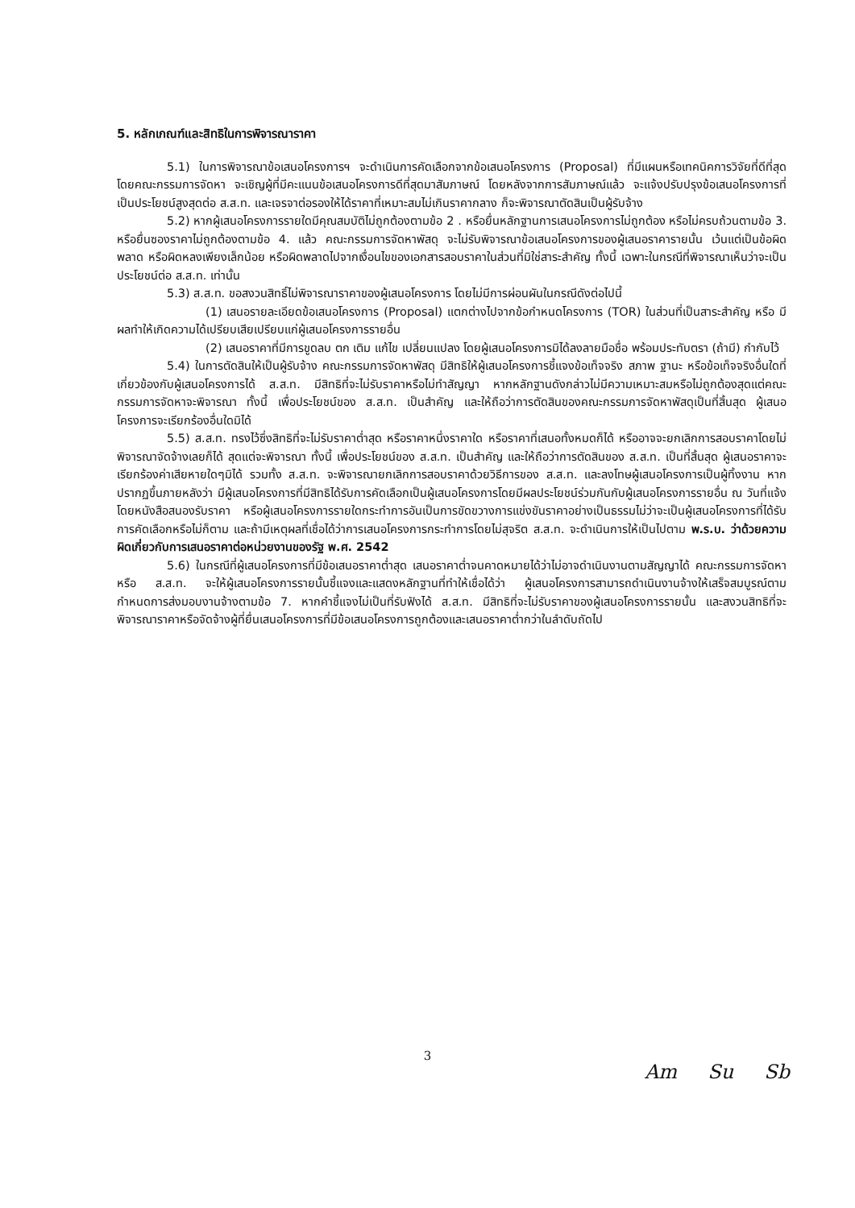5. หลักเกณฑ์และสิทธิในการพิจารณาราคา
5.1) ในการพิจารณาข้อเสนอโครงการฯ จะดำเนินการคัดเลือกจากข้อเสนอโครงการ (Proposal) ที่มีแผนหรือเทคนิคการวิจัยที่ดีที่สุด โดยคณะกรรมการจัดหา จะเชิญผู้ที่มีคะแนนข้อเสนอโครงการดีที่สุดมาสัมภาษณ์ โดยหลังจากการสัมภาษณ์แล้ว จะแจ้งปรับปรุงข้อเสนอโครงการที่เป็นประโยชน์สูงสุดต่อ ส.ส.ท. และเจรจาต่อรองให้ได้ราคาที่เหมาะสมไม่เกินราคากลาง ก็จะพิจารณาตัดสินเป็นผู้รับจ้าง
5.2) หากผู้เสนอโครงการรายใดมีคุณสมบัติไม่ถูกต้องตามข้อ 2 . หรือยื่นหลักฐานการเสนอโครงการไม่ถูกต้อง หรือไม่ครบถ้วนตามข้อ 3. หรือยื่นซองราคาไม่ถูกต้องตามข้อ 4. แล้ว คณะกรรมการจัดหาพัสดุ จะไม่รับพิจารณาข้อเสนอโครงการของผู้เสนอราคารายนั้น เว้นแต่เป็นข้อผิดพลาด หรือผิดหลงเพียงเล็กน้อย หรือผิดพลาดไปจากเงื่อนไขของเอกสารสอบราคาในส่วนที่มิใช่สาระสำคัญ ทั้งนี้ เฉพาะในกรณีที่พิจารณาเห็นว่าจะเป็นประโยชน์ต่อ ส.ส.ท. เท่านั้น
5.3) ส.ส.ท. ขอสงวนสิทธิ์ไม่พิจารณาราคาของผู้เสนอโครงการ โดยไม่มีการผ่อนผันในกรณีดังต่อไปนี้
(1) เสนอรายละเอียดข้อเสนอโครงการ (Proposal) แตกต่างไปจากข้อกำหนดโครงการ (TOR) ในส่วนที่เป็นสาระสำคัญ หรือ มีผลทำให้เกิดความได้เปรียบเสียเปรียบแก่ผู้เสนอโครงการรายอื่น
(2) เสนอราคาที่มีการขูดลบ ตก เติม แก้ไข เปลี่ยนแปลง โดยผู้เสนอโครงการมิได้ลงลายมือชื่อ พร้อมประทับตรา (ถ้ามี) กำกับไว้
5.4) ในการตัดสินให้เป็นผู้รับจ้าง คณะกรรมการจัดหาพัสดุ มีสิทธิให้ผู้เสนอโครงการชี้แจงข้อเท็จจริง สภาพ ฐานะ หรือข้อเท็จจริงอื่นใดที่เกี่ยวข้องกับผู้เสนอโครงการได้ ส.ส.ท. มีสิทธิที่จะไม่รับราคาหรือไม่ทำสัญญา หากหลักฐานดังกล่าวไม่มีความเหมาะสมหรือไม่ถูกต้องสุดแต่คณะกรรมการจัดหาจะพิจารณา ทั้งนี้ เพื่อประโยชน์ของ ส.ส.ท. เป็นสำคัญ และให้ถือว่าการตัดสินของคณะกรรมการจัดหาพัสดุเป็นที่สิ้นสุด ผู้เสนอโครงการจะเรียกร้องอื่นใดมิได้
5.5) ส.ส.ท. ทรงไว้ซึ่งสิทธิที่จะไม่รับราคาต่ำสุด หรือราคาหนึ่งราคาใด หรือราคาที่เสนอทั้งหมดก็ได้ หรืออาจจะยกเลิกการสอบราคาโดยไม่พิจารณาจัดจ้างเลยก็ได้ สุดแต่จะพิจารณา ทั้งนี้ เพื่อประโยชน์ของ ส.ส.ท. เป็นสำคัญ และให้ถือว่าการตัดสินของ ส.ส.ท. เป็นที่สิ้นสุด ผู้เสนอราคาจะเรียกร้องค่าเสียหายใดๆมิได้ รวมทั้ง ส.ส.ท. จะพิจารณายกเลิกการสอบราคาด้วยวิธีการของ ส.ส.ท. และลงโทษผู้เสนอโครงการเป็นผู้ทิ้งงาน หากปรากฏขึ้นภายหลังว่า มีผู้เสนอโครงการที่มีสิทธิได้รับการคัดเลือกเป็นผู้เสนอโครงการโดยมีผลประโยชน์ร่วมกันกับผู้เสนอโครงการรายอื่น ณ วันที่แจ้งโดยหนังสือสนองรับราคา หรือผู้เสนอโครงการรายใดกระทำการอันเป็นการขัดขวางการแข่งขันราคาอย่างเป็นธรรมไม่ว่าจะเป็นผู้เสนอโครงการที่ได้รับการคัดเลือกหรือไม่ก็ตาม และถ้ามีเหตุผลที่เชื่อได้ว่าการเสนอโครงการกระทำการโดยไม่สุจริต ส.ส.ท. จะดำเนินการให้เป็นไปตาม พ.ร.บ. ว่าด้วยความผิดเกี่ยวกับการเสนอราคาต่อหน่วยงานของรัฐ พ.ศ. 2542
5.6) ในกรณีที่ผู้เสนอโครงการที่มีข้อเสนอราคาต่ำสุด เสนอราคาต่ำจนคาดหมายได้ว่าไม่อาจดำเนินงานตามสัญญาได้ คณะกรรมการจัดหา หรือ ส.ส.ท. จะให้ผู้เสนอโครงการรายนั้นชี้แจงและแสดงหลักฐานที่ทำให้เชื่อได้ว่า ผู้เสนอโครงการสามารถดำเนินงานจ้างให้เสร็จสมบูรณ์ตามกำหนดการส่งมอบงานจ้างตามข้อ 7. หากคำชี้แจงไม่เป็นที่รับฟังได้ ส.ส.ท. มีสิทธิที่จะไม่รับราคาของผู้เสนอโครงการรายนั้น และสงวนสิทธิที่จะพิจารณาราคาหรือจัดจ้างผู้ที่ยื่นเสนอโครงการที่มีข้อเสนอโครงการถูกต้องและเสนอราคาต่ำกว่าในลำดับถัดไป
3
Am Su Sb